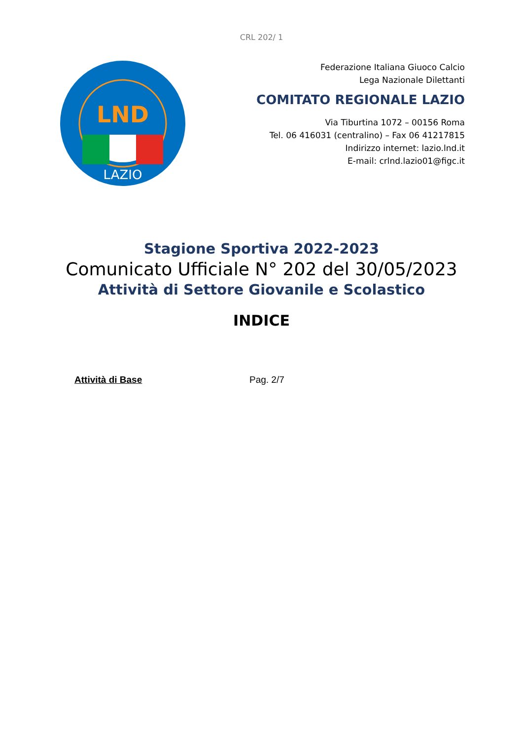CRL 202/ 1
LND
LAZIO
Federazione Italiana Giuoco Calcio
Lega Nazionale Dilettanti
COMITATO REGIONALE LAZIO
Via Tiburtina 1072 – 00156 Roma
Tel. 06 416031 (centralino) – Fax 06 41217815
Indirizzo internet: lazio.lnd.it
E-mail: crlnd.lazio01@figc.it
Stagione Sportiva 2022-2023
Comunicato Ufficiale N° 202 del 30/05/2023
Attività di Settore Giovanile e Scolastico
INDICE
Attività di Base Pag. 2/7